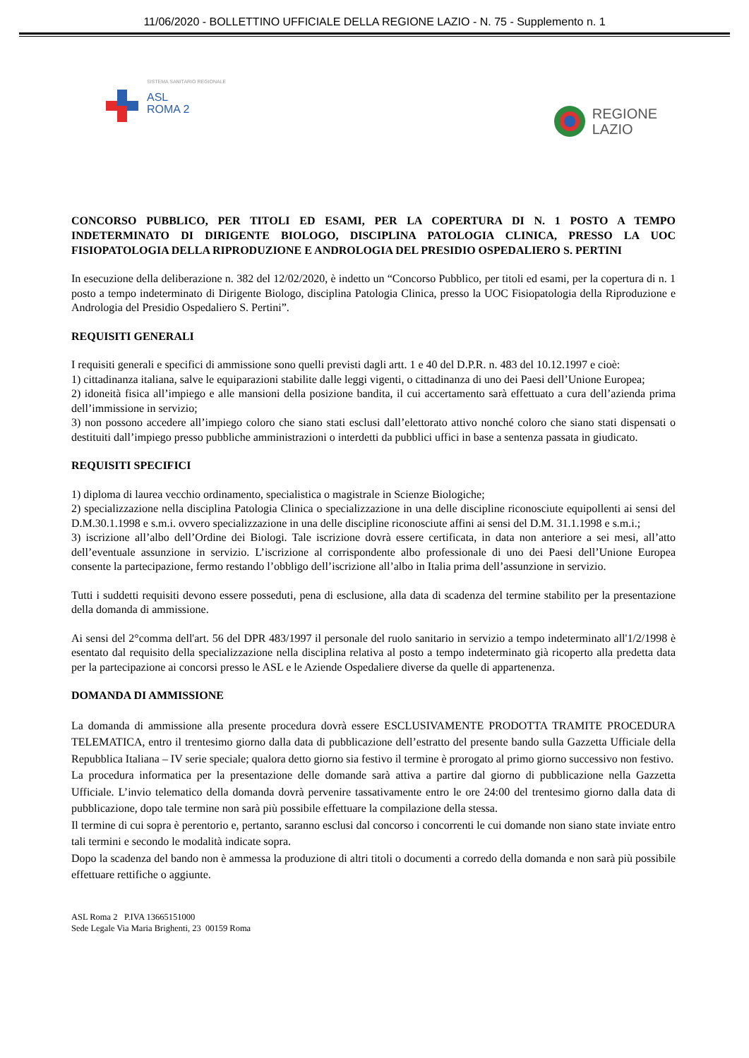11/06/2020 - BOLLETTINO UFFICIALE DELLA REGIONE LAZIO - N. 75 - Supplemento n. 1
SISTEMA SANITARIO REGIONALE
ASL
ROMA 2
REGIONE
LAZIO
CONCORSO PUBBLICO, PER TITOLI ED ESAMI, PER LA COPERTURA DI N. 1 POSTO A TEMPO INDETERMINATO DI DIRIGENTE BIOLOGO, DISCIPLINA PATOLOGIA CLINICA, PRESSO LA UOC FISIOPATOLOGIA DELLA RIPRODUZIONE E ANDROLOGIA DEL PRESIDIO OSPEDALIERO S. PERTINI
In esecuzione della deliberazione n. 382 del 12/02/2020, è indetto un “Concorso Pubblico, per titoli ed esami, per la copertura di n. 1 posto a tempo indeterminato di Dirigente Biologo, disciplina Patologia Clinica, presso la UOC Fisiopatologia della Riproduzione e Andrologia del Presidio Ospedaliero S. Pertini”.
REQUISITI GENERALI
I requisiti generali e specifici di ammissione sono quelli previsti dagli artt. 1 e 40 del D.P.R. n. 483 del 10.12.1997 e cioè:
1) cittadinanza italiana, salve le equiparazioni stabilite dalle leggi vigenti, o cittadinanza di uno dei Paesi dell’Unione Europea;
2) idoneità fisica all’impiego e alle mansioni della posizione bandita, il cui accertamento sarà effettuato a cura dell’azienda prima dell’immissione in servizio;
3) non possono accedere all’impiego coloro che siano stati esclusi dall’elettorato attivo nonché coloro che siano stati dispensati o destituiti dall’impiego presso pubbliche amministrazioni o interdetti da pubblici uffici in base a sentenza passata in giudicato.
REQUISITI SPECIFICI
1) diploma di laurea vecchio ordinamento, specialistica o magistrale in Scienze Biologiche;
2) specializzazione nella disciplina Patologia Clinica o specializzazione in una delle discipline riconosciute equipollenti ai sensi del D.M.30.1.1998 e s.m.i. ovvero specializzazione in una delle discipline riconosciute affini ai sensi del D.M. 31.1.1998 e s.m.i.;
3) iscrizione all’albo dell’Ordine dei Biologi. Tale iscrizione dovrà essere certificata, in data non anteriore a sei mesi, all’atto dell’eventuale assunzione in servizio. L’iscrizione al corrispondente albo professionale di uno dei Paesi dell’Unione Europea consente la partecipazione, fermo restando l’obbligo dell’iscrizione all’albo in Italia prima dell’assunzione in servizio.
Tutti i suddetti requisiti devono essere posseduti, pena di esclusione, alla data di scadenza del termine stabilito per la presentazione della domanda di ammissione.
Ai sensi del 2°comma dell'art. 56 del DPR 483/1997 il personale del ruolo sanitario in servizio a tempo indeterminato all'1/2/1998 è esentato dal requisito della specializzazione nella disciplina relativa al posto a tempo indeterminato già ricoperto alla predetta data per la partecipazione ai concorsi presso le ASL e le Aziende Ospedaliere diverse da quelle di appartenenza.
DOMANDA DI AMMISSIONE
La domanda di ammissione alla presente procedura dovrà essere ESCLUSIVAMENTE PRODOTTA TRAMITE PROCEDURA TELEMATICA, entro il trentesimo giorno dalla data di pubblicazione dell’estratto del presente bando sulla Gazzetta Ufficiale della Repubblica Italiana – IV serie speciale; qualora detto giorno sia festivo il termine è prorogato al primo giorno successivo non festivo.
La procedura informatica per la presentazione delle domande sarà attiva a partire dal giorno di pubblicazione nella Gazzetta Ufficiale. L’invio telematico della domanda dovrà pervenire tassativamente entro le ore 24:00 del trentesimo giorno dalla data di pubblicazione, dopo tale termine non sarà più possibile effettuare la compilazione della stessa.
Il termine di cui sopra è perentorio e, pertanto, saranno esclusi dal concorso i concorrenti le cui domande non siano state inviate entro tali termini e secondo le modalità indicate sopra.
Dopo la scadenza del bando non è ammessa la produzione di altri titoli o documenti a corredo della domanda e non sarà più possibile effettuare rettifiche o aggiunte.
ASL Roma 2 P.IVA 13665151000
Sede Legale Via Maria Brighenti, 23 00159 Roma